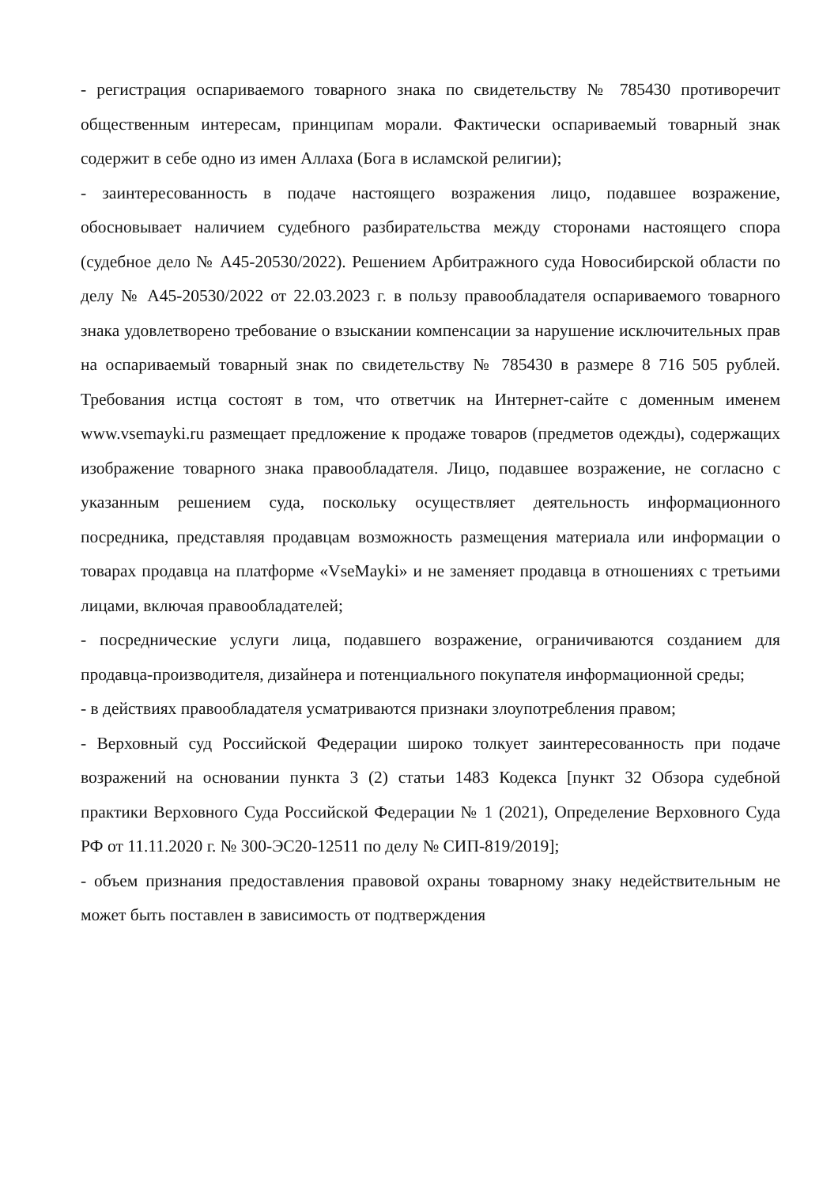- регистрация оспариваемого товарного знака по свидетельству № 785430 противоречит общественным интересам, принципам морали. Фактически оспариваемый товарный знак содержит в себе одно из имен Аллаха (Бога в исламской религии);
- заинтересованность в подаче настоящего возражения лицо, подавшее возражение, обосновывает наличием судебного разбирательства между сторонами настоящего спора (судебное дело № А45-20530/2022). Решением Арбитражного суда Новосибирской области по делу № А45-20530/2022 от 22.03.2023 г. в пользу правообладателя оспариваемого товарного знака удовлетворено требование о взыскании компенсации за нарушение исключительных прав на оспариваемый товарный знак по свидетельству № 785430 в размере 8 716 505 рублей. Требования истца состоят в том, что ответчик на Интернет-сайте с доменным именем www.vsemayki.ru размещает предложение к продаже товаров (предметов одежды), содержащих изображение товарного знака правообладателя. Лицо, подавшее возражение, не согласно с указанным решением суда, поскольку осуществляет деятельность информационного посредника, представляя продавцам возможность размещения материала или информации о товарах продавца на платформе «VseMayki» и не заменяет продавца в отношениях с третьими лицами, включая правообладателей;
- посреднические услуги лица, подавшего возражение, ограничиваются созданием для продавца-производителя, дизайнера и потенциального покупателя информационной среды;
- в действиях правообладателя усматриваются признаки злоупотребления правом;
- Верховный суд Российской Федерации широко толкует заинтересованность при подаче возражений на основании пункта 3 (2) статьи 1483 Кодекса [пункт 32 Обзора судебной практики Верховного Суда Российской Федерации № 1 (2021), Определение Верховного Суда РФ от 11.11.2020 г. № 300-ЭС20-12511 по делу № СИП-819/2019];
- объем признания предоставления правовой охраны товарному знаку недействительным не может быть поставлен в зависимость от подтверждения